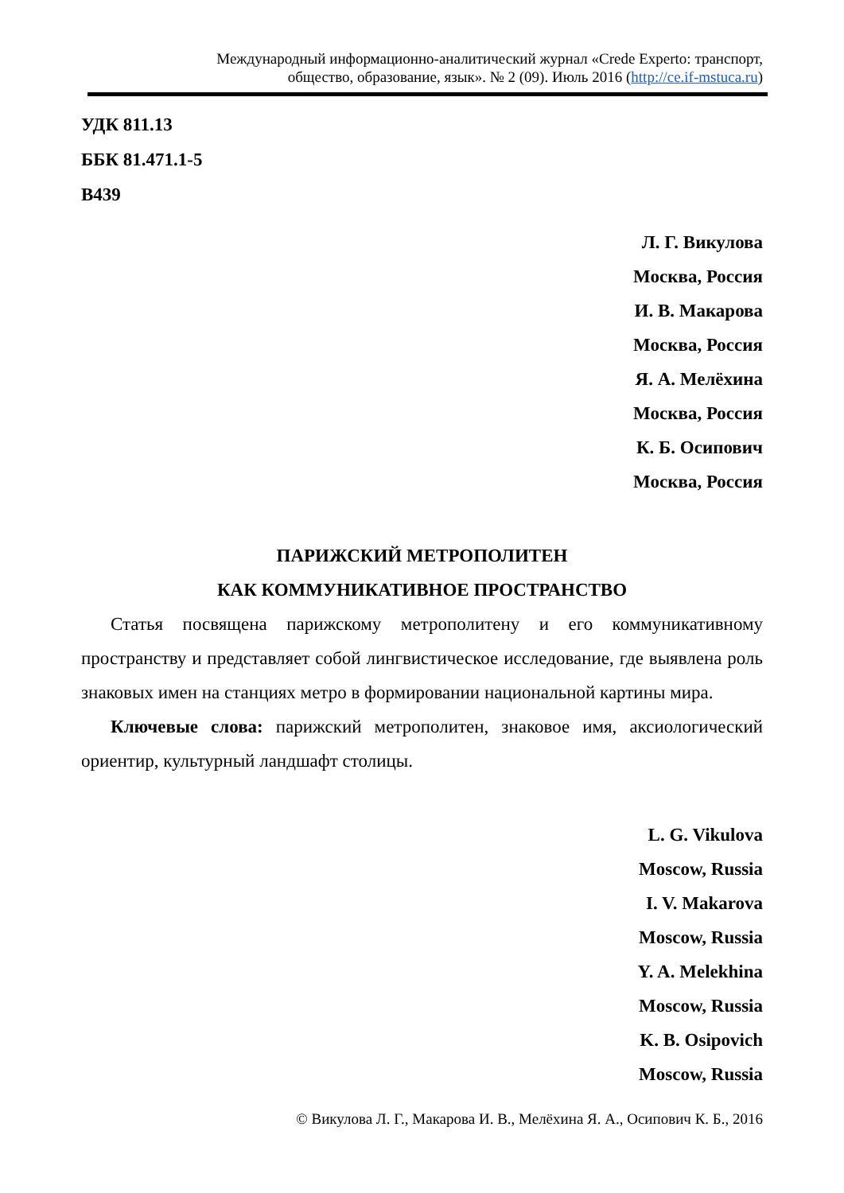Международный информационно-аналитический журнал «Crede Experto: транспорт,
общество, образование, язык». № 2 (09). Июль 2016 (http://ce.if-mstuca.ru)
УДК 811.13
ББК 81.471.1-5
В439
Л. Г. Викулова
Москва, Россия
И. В. Макарова
Москва, Россия
Я. А. Мелёхина
Москва, Россия
К. Б. Осипович
Москва, Россия
ПАРИЖСКИЙ МЕТРОПОЛИТЕН
КАК КОММУНИКАТИВНОЕ ПРОСТРАНСТВО
Статья посвящена парижскому метрополитену и его коммуникативному пространству и представляет собой лингвистическое исследование, где выявлена роль знаковых имен на станциях метро в формировании национальной картины мира.
Ключевые слова: парижский метрополитен, знаковое имя, аксиологический ориентир, культурный ландшафт столицы.
L. G. Vikulova
Moscow, Russia
I. V. Makarova
Moscow, Russia
Y. A. Melekhina
Moscow, Russia
K. B. Osipovich
Moscow, Russia
© Викулова Л. Г., Макарова И. В., Мелёхина Я. А., Осипович К. Б., 2016